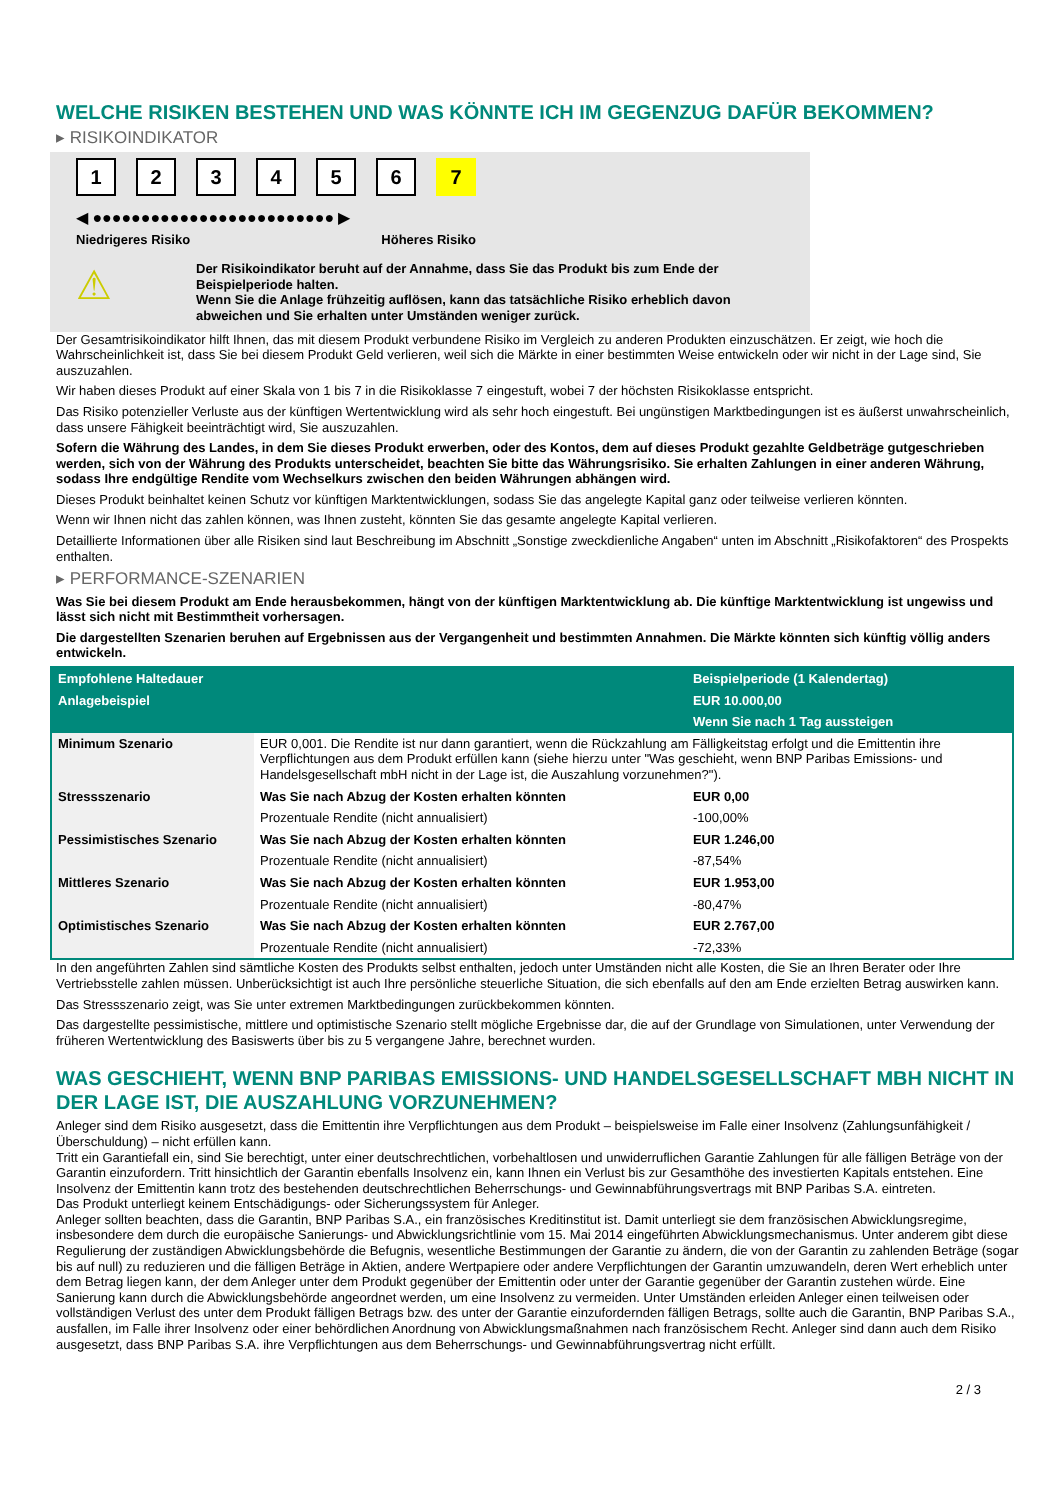WELCHE RISIKEN BESTEHEN UND WAS KÖNNTE ICH IM GEGENZUG DAFÜR BEKOMMEN?
▸ RISIKOINDIKATOR
123456 7
◀ ●●●●●●●●●●●●●●●●●●●●●●●●● ▶
Niedrigeres Risiko Höheres Risiko
⚠
Der Risikoindikator beruht auf der Annahme, dass Sie das Produkt bis zum Ende der Beispielperiode halten.
Wenn Sie die Anlage frühzeitig auflösen, kann das tatsächliche Risiko erheblich davon abweichen und Sie erhalten unter Umständen weniger zurück.
Der Gesamtrisikoindikator hilft Ihnen, das mit diesem Produkt verbundene Risiko im Vergleich zu anderen Produkten einzuschätzen. Er zeigt, wie hoch die Wahrscheinlichkeit ist, dass Sie bei diesem Produkt Geld verlieren, weil sich die Märkte in einer bestimmten Weise entwickeln oder wir nicht in der Lage sind, Sie auszuzahlen.
Wir haben dieses Produkt auf einer Skala von 1 bis 7 in die Risikoklasse 7 eingestuft, wobei 7 der höchsten Risikoklasse entspricht.
Das Risiko potenzieller Verluste aus der künftigen Wertentwicklung wird als sehr hoch eingestuft. Bei ungünstigen Marktbedingungen ist es äußerst unwahrscheinlich, dass unsere Fähigkeit beeinträchtigt wird, Sie auszuzahlen.
Sofern die Währung des Landes, in dem Sie dieses Produkt erwerben, oder des Kontos, dem auf dieses Produkt gezahlte Geldbeträge gutgeschrieben werden, sich von der Währung des Produkts unterscheidet, beachten Sie bitte das Währungsrisiko. Sie erhalten Zahlungen in einer anderen Währung, sodass Ihre endgültige Rendite vom Wechselkurs zwischen den beiden Währungen abhängen wird.
Dieses Produkt beinhaltet keinen Schutz vor künftigen Marktentwicklungen, sodass Sie das angelegte Kapital ganz oder teilweise verlieren könnten.
Wenn wir Ihnen nicht das zahlen können, was Ihnen zusteht, könnten Sie das gesamte angelegte Kapital verlieren.
Detaillierte Informationen über alle Risiken sind laut Beschreibung im Abschnitt „Sonstige zweckdienliche Angaben“ unten im Abschnitt „Risikofaktoren“ des Prospekts enthalten.
▸ PERFORMANCE-SZENARIEN
Was Sie bei diesem Produkt am Ende herausbekommen, hängt von der künftigen Marktentwicklung ab. Die künftige Marktentwicklung ist ungewiss und lässt sich nicht mit Bestimmtheit vorhersagen.
Die dargestellten Szenarien beruhen auf Ergebnissen aus der Vergangenheit und bestimmten Annahmen. Die Märkte könnten sich künftig völlig anders entwickeln.
| Empfohlene Haltedauer | | Beispielperiode (1 Kalendertag) |
| Anlagebeispiel | | EUR 10.000,00 |
| | | Wenn Sie nach 1 Tag aussteigen |
| Minimum Szenario | EUR 0,001. Die Rendite ist nur dann garantiert, wenn die Rückzahlung am Fälligkeitstag erfolgt und die Emittentin ihre Verpflichtungen aus dem Produkt erfüllen kann (siehe hierzu unter "Was geschieht, wenn BNP Paribas Emissions- und Handelsgesellschaft mbH nicht in der Lage ist, die Auszahlung vorzunehmen?"). | |
| Stressszenario | Was Sie nach Abzug der Kosten erhalten könnten | EUR 0,00 |
| | Prozentuale Rendite (nicht annualisiert) | -100,00% |
| Pessimistisches Szenario | Was Sie nach Abzug der Kosten erhalten könnten | EUR 1.246,00 |
| | Prozentuale Rendite (nicht annualisiert) | -87,54% |
| Mittleres Szenario | Was Sie nach Abzug der Kosten erhalten könnten | EUR 1.953,00 |
| | Prozentuale Rendite (nicht annualisiert) | -80,47% |
| Optimistisches Szenario | Was Sie nach Abzug der Kosten erhalten könnten | EUR 2.767,00 |
| | Prozentuale Rendite (nicht annualisiert) | -72,33% |
In den angeführten Zahlen sind sämtliche Kosten des Produkts selbst enthalten, jedoch unter Umständen nicht alle Kosten, die Sie an Ihren Berater oder Ihre Vertriebsstelle zahlen müssen. Unberücksichtigt ist auch Ihre persönliche steuerliche Situation, die sich ebenfalls auf den am Ende erzielten Betrag auswirken kann.
Das Stressszenario zeigt, was Sie unter extremen Marktbedingungen zurückbekommen könnten.
Das dargestellte pessimistische, mittlere und optimistische Szenario stellt mögliche Ergebnisse dar, die auf der Grundlage von Simulationen, unter Verwendung der früheren Wertentwicklung des Basiswerts über bis zu 5 vergangene Jahre, berechnet wurden.
WAS GESCHIEHT, WENN BNP PARIBAS EMISSIONS- UND HANDELSGESELLSCHAFT MBH NICHT IN DER LAGE IST, DIE AUSZAHLUNG VORZUNEHMEN?
Anleger sind dem Risiko ausgesetzt, dass die Emittentin ihre Verpflichtungen aus dem Produkt – beispielsweise im Falle einer Insolvenz (Zahlungsunfähigkeit / Überschuldung) – nicht erfüllen kann.
Tritt ein Garantiefall ein, sind Sie berechtigt, unter einer deutschrechtlichen, vorbehaltlosen und unwiderruflichen Garantie Zahlungen für alle fälligen Beträge von der Garantin einzufordern. Tritt hinsichtlich der Garantin ebenfalls Insolvenz ein, kann Ihnen ein Verlust bis zur Gesamthöhe des investierten Kapitals entstehen. Eine Insolvenz der Emittentin kann trotz des bestehenden deutschrechtlichen Beherrschungs- und Gewinnabführungsvertrags mit BNP Paribas S.A. eintreten.
Das Produkt unterliegt keinem Entschädigungs- oder Sicherungssystem für Anleger.
Anleger sollten beachten, dass die Garantin, BNP Paribas S.A., ein französisches Kreditinstitut ist. Damit unterliegt sie dem französischen Abwicklungsregime, insbesondere dem durch die europäische Sanierungs- und Abwicklungsrichtlinie vom 15. Mai 2014 eingeführten Abwicklungsmechanismus. Unter anderem gibt diese Regulierung der zuständigen Abwicklungsbehörde die Befugnis, wesentliche Bestimmungen der Garantie zu ändern, die von der Garantin zu zahlenden Beträge (sogar bis auf null) zu reduzieren und die fälligen Beträge in Aktien, andere Wertpapiere oder andere Verpflichtungen der Garantin umzuwandeln, deren Wert erheblich unter dem Betrag liegen kann, der dem Anleger unter dem Produkt gegenüber der Emittentin oder unter der Garantie gegenüber der Garantin zustehen würde. Eine Sanierung kann durch die Abwicklungsbehörde angeordnet werden, um eine Insolvenz zu vermeiden. Unter Umständen erleiden Anleger einen teilweisen oder vollständigen Verlust des unter dem Produkt fälligen Betrags bzw. des unter der Garantie einzufordernden fälligen Betrags, sollte auch die Garantin, BNP Paribas S.A., ausfallen, im Falle ihrer Insolvenz oder einer behördlichen Anordnung von Abwicklungsmaßnahmen nach französischem Recht. Anleger sind dann auch dem Risiko ausgesetzt, dass BNP Paribas S.A. ihre Verpflichtungen aus dem Beherrschungs- und Gewinnabführungsvertrag nicht erfüllt.
2 / 3